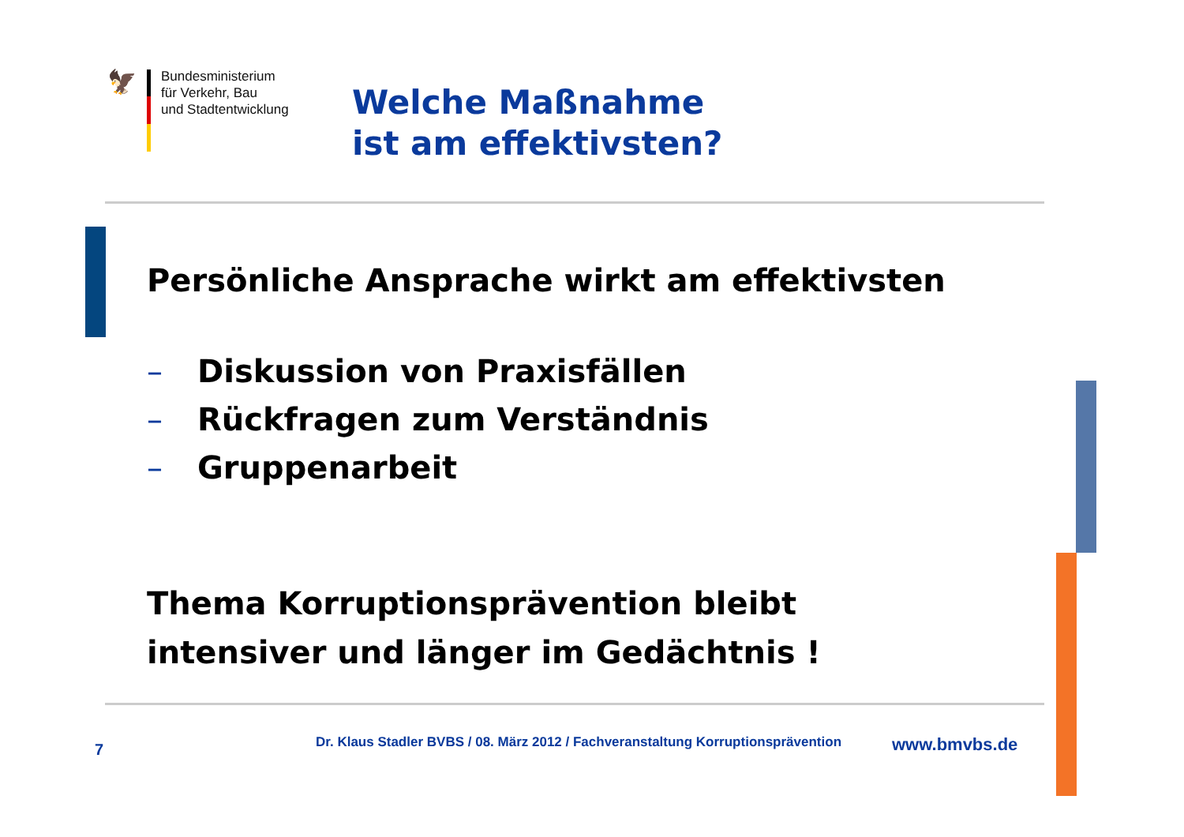🦅
Bundesministerium
für Verkehr, Bau
und Stadtentwicklung
Welche Maßnahme
ist am effektivsten?
Persönliche Ansprache wirkt am effektivsten
– Diskussion von Praxisfällen
– Rückfragen zum Verständnis
– Gruppenarbeit
Thema Korruptionsprävention bleibt
intensiver und länger im Gedächtnis !
7
Dr. Klaus Stadler BVBS / 08. März 2012 / Fachveranstaltung Korruptionsprävention
www.bmvbs.de